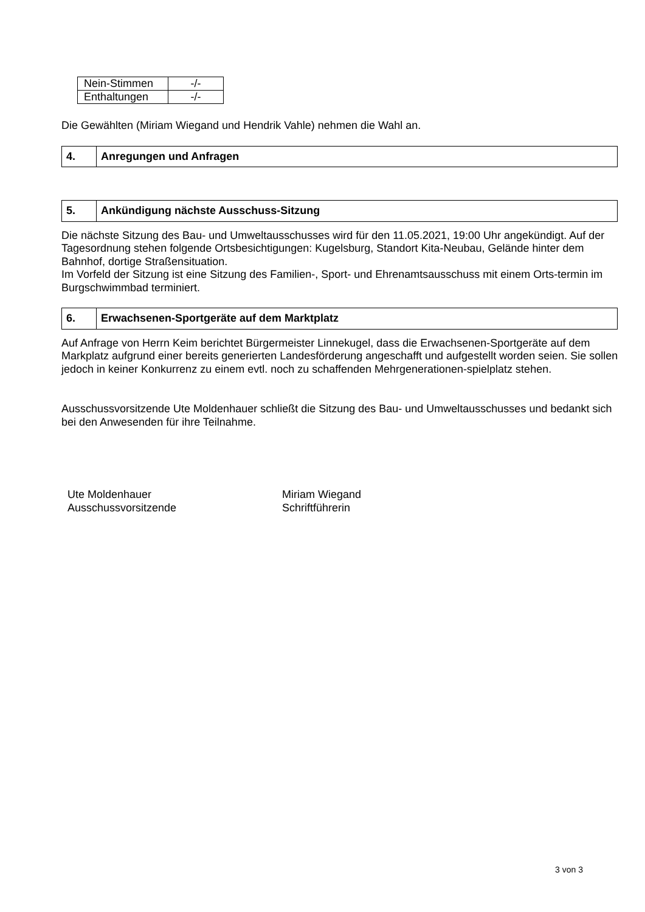| Nein-Stimmen | -/- |
| Enthaltungen | -/- |
Die Gewählten (Miriam Wiegand und Hendrik Vahle) nehmen die Wahl an.
| 4. | Anregungen und Anfragen |
| 5. | Ankündigung nächste Ausschuss-Sitzung |
Die nächste Sitzung des Bau- und Umweltausschusses wird für den 11.05.2021, 19:00 Uhr angekündigt. Auf der Tagesordnung stehen folgende Ortsbesichtigungen: Kugelsburg, Standort Kita-Neubau, Gelände hinter dem Bahnhof, dortige Straßensituation.
Im Vorfeld der Sitzung ist eine Sitzung des Familien-, Sport- und Ehrenamtsausschuss mit einem Orts-termin im Burgschwimmbad terminiert.
| 6. | Erwachsenen-Sportgeräte auf dem Marktplatz |
Auf Anfrage von Herrn Keim berichtet Bürgermeister Linnekugel, dass die Erwachsenen-Sportgeräte auf dem Markplatz aufgrund einer bereits generierten Landesförderung angeschafft und aufgestellt worden seien. Sie sollen jedoch in keiner Konkurrenz zu einem evtl. noch zu schaffenden Mehrgenerationen-spielplatz stehen.
Ausschussvorsitzende Ute Moldenhauer schließt die Sitzung des Bau- und Umweltausschusses und bedankt sich bei den Anwesenden für ihre Teilnahme.
Ute Moldenhauer
Ausschussvorsitzende
Miriam Wiegand
Schriftführerin
3 von 3